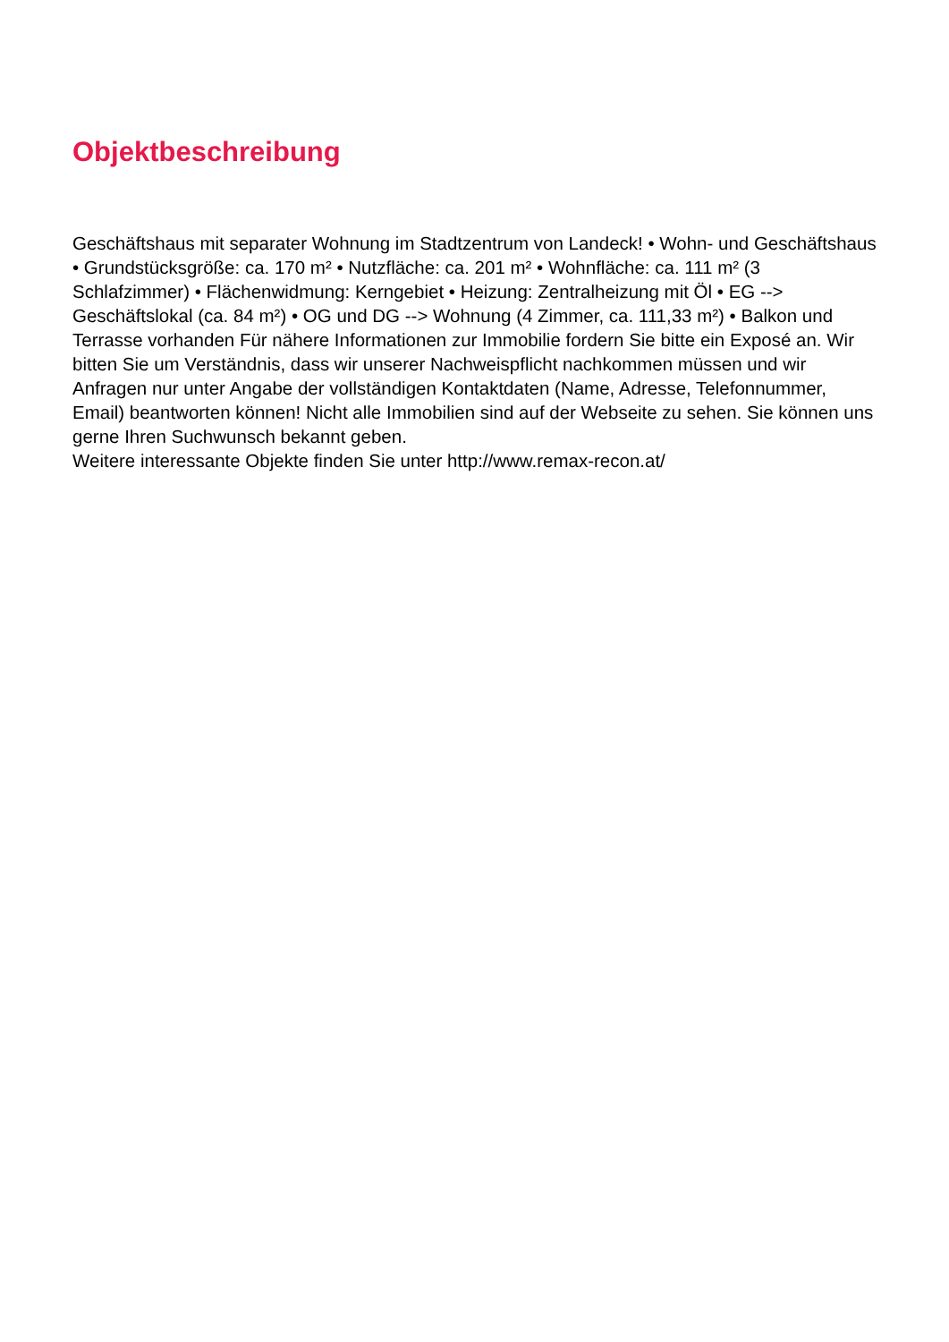Objektbeschreibung
Geschäftshaus mit separater Wohnung im Stadtzentrum von Landeck! • Wohn- und Geschäftshaus • Grundstücksgröße: ca. 170 m² • Nutzfläche: ca. 201 m² • Wohnfläche: ca. 111 m² (3 Schlafzimmer) • Flächenwidmung: Kerngebiet • Heizung: Zentralheizung mit Öl • EG --> Geschäftslokal (ca. 84 m²) • OG und DG --> Wohnung (4 Zimmer, ca. 111,33 m²) • Balkon und Terrasse vorhanden Für nähere Informationen zur Immobilie fordern Sie bitte ein Exposé an. Wir bitten Sie um Verständnis, dass wir unserer Nachweispflicht nachkommen müssen und wir Anfragen nur unter Angabe der vollständigen Kontaktdaten (Name, Adresse, Telefonnummer, Email) beantworten können! Nicht alle Immobilien sind auf der Webseite zu sehen. Sie können uns gerne Ihren Suchwunsch bekannt geben.
Weitere interessante Objekte finden Sie unter http://www.remax-recon.at/